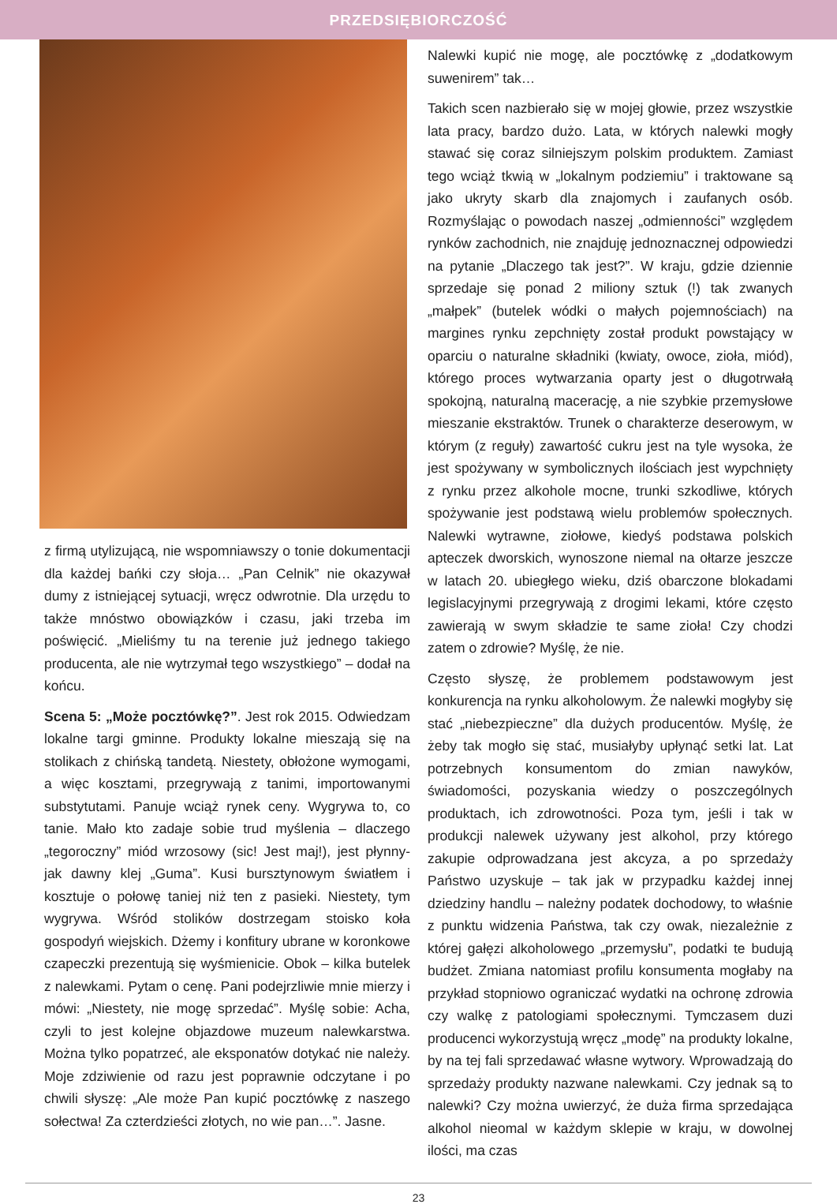PRZEDSIĘBIORCZOŚĆ
z firmą utylizującą, nie wspomniawszy o tonie dokumentacji dla każdej bańki czy słoja… „Pan Celnik” nie okazywał dumy z istniejącej sytuacji, wręcz odwrotnie. Dla urzędu to także mnóstwo obowiązków i czasu, jaki trzeba im poświęcić. „Mieliśmy tu na terenie już jednego takiego producenta, ale nie wytrzymał tego wszystkiego” – dodał na końcu.
Scena 5: „Może pocztówkę?”. Jest rok 2015. Odwiedzam lokalne targi gminne. Produkty lokalne mieszają się na stolikach z chińską tandetą. Niestety, obłożone wymogami, a więc kosztami, przegrywają z tanimi, importowanymi substytutami. Panuje wciąż rynek ceny. Wygrywa to, co tanie. Mało kto zadaje sobie trud myślenia – dlaczego „tegoroczny” miód wrzosowy (sic! Jest maj!), jest płynny- jak dawny klej „Guma”. Kusi bursztynowym światłem i kosztuje o połowę taniej niż ten z pasieki. Niestety, tym wygrywa. Wśród stolików dostrzegam stoisko koła gospodyń wiejskich. Dżemy i konfitury ubrane w koronkowe czapeczki prezentują się wyśmienicie. Obok – kilka butelek z nalewkami. Pytam o cenę. Pani podejrzliwie mnie mierzy i mówi: „Niestety, nie mogę sprzedać”. Myślę sobie: Acha, czyli to jest kolejne objazdowe muzeum nalewkarstwa. Można tylko popatrzeć, ale eksponatów dotykać nie należy. Moje zdziwienie od razu jest poprawnie odczytane i po chwili słyszę: „Ale może Pan kupić pocztówkę z naszego sołectwa! Za czterdzieści złotych, no wie pan…”. Jasne.
Nalewki kupić nie mogę, ale pocztówkę z „dodatkowym suwenirem” tak…
Takich scen nazbierało się w mojej głowie, przez wszystkie lata pracy, bardzo dużo. Lata, w których nalewki mogły stawać się coraz silniejszym polskim produktem. Zamiast tego wciąż tkwią w „lokalnym podziemiu” i traktowane są jako ukryty skarb dla znajomych i zaufanych osób. Rozmyślając o powodach naszej „odmienności” względem rynków zachodnich, nie znajduję jednoznacznej odpowiedzi na pytanie „Dlaczego tak jest?”. W kraju, gdzie dziennie sprzedaje się ponad 2 miliony sztuk (!) tak zwanych „małpek” (butelek wódki o małych pojemnościach) na margines rynku zepchnięty został produkt powstający w oparciu o naturalne składniki (kwiaty, owoce, zioła, miód), którego proces wytwarzania oparty jest o długotrwałą spokojną, naturalną macerację, a nie szybkie przemysłowe mieszanie ekstraktów. Trunek o charakterze deserowym, w którym (z reguły) zawartość cukru jest na tyle wysoka, że jest spożywany w symbolicznych ilościach jest wypchnięty z rynku przez alkohole mocne, trunki szkodliwe, których spożywanie jest podstawą wielu problemów społecznych. Nalewki wytrawne, ziołowe, kiedyś podstawa polskich apteczek dworskich, wynoszone niemal na ołtarze jeszcze w latach 20. ubiegłego wieku, dziś obarczone blokadami legislacyjnymi przegrywają z drogimi lekami, które często zawierają w swym składzie te same zioła! Czy chodzi zatem o zdrowie? Myślę, że nie.
Często słyszę, że problemem podstawowym jest konkurencja na rynku alkoholowym. Że nalewki mogłyby się stać „niebezpieczne” dla dużych producentów. Myślę, że żeby tak mogło się stać, musiałyby upłynąć setki lat. Lat potrzebnych konsumentom do zmian nawyków, świadomości, pozyskania wiedzy o poszczególnych produktach, ich zdrowotności. Poza tym, jeśli i tak w produkcji nalewek używany jest alkohol, przy którego zakupie odprowadzana jest akcyza, a po sprzedaży Państwo uzyskuje – tak jak w przypadku każdej innej dziedziny handlu – należny podatek dochodowy, to właśnie z punktu widzenia Państwa, tak czy owak, niezależnie z której gałęzi alkoholowego „przemysłu”, podatki te budują budżet. Zmiana natomiast profilu konsumenta mogłaby na przykład stopniowo ograniczać wydatki na ochronę zdrowia czy walkę z patologiami społecznymi. Tymczasem duzi producenci wykorzystują wręcz „modę” na produkty lokalne, by na tej fali sprzedawać własne wytwory. Wprowadzają do sprzedaży produkty nazwane nalewkami. Czy jednak są to nalewki? Czy można uwierzyć, że duża firma sprzedająca alkohol nieomal w każdym sklepie w kraju, w dowolnej ilości, ma czas
23